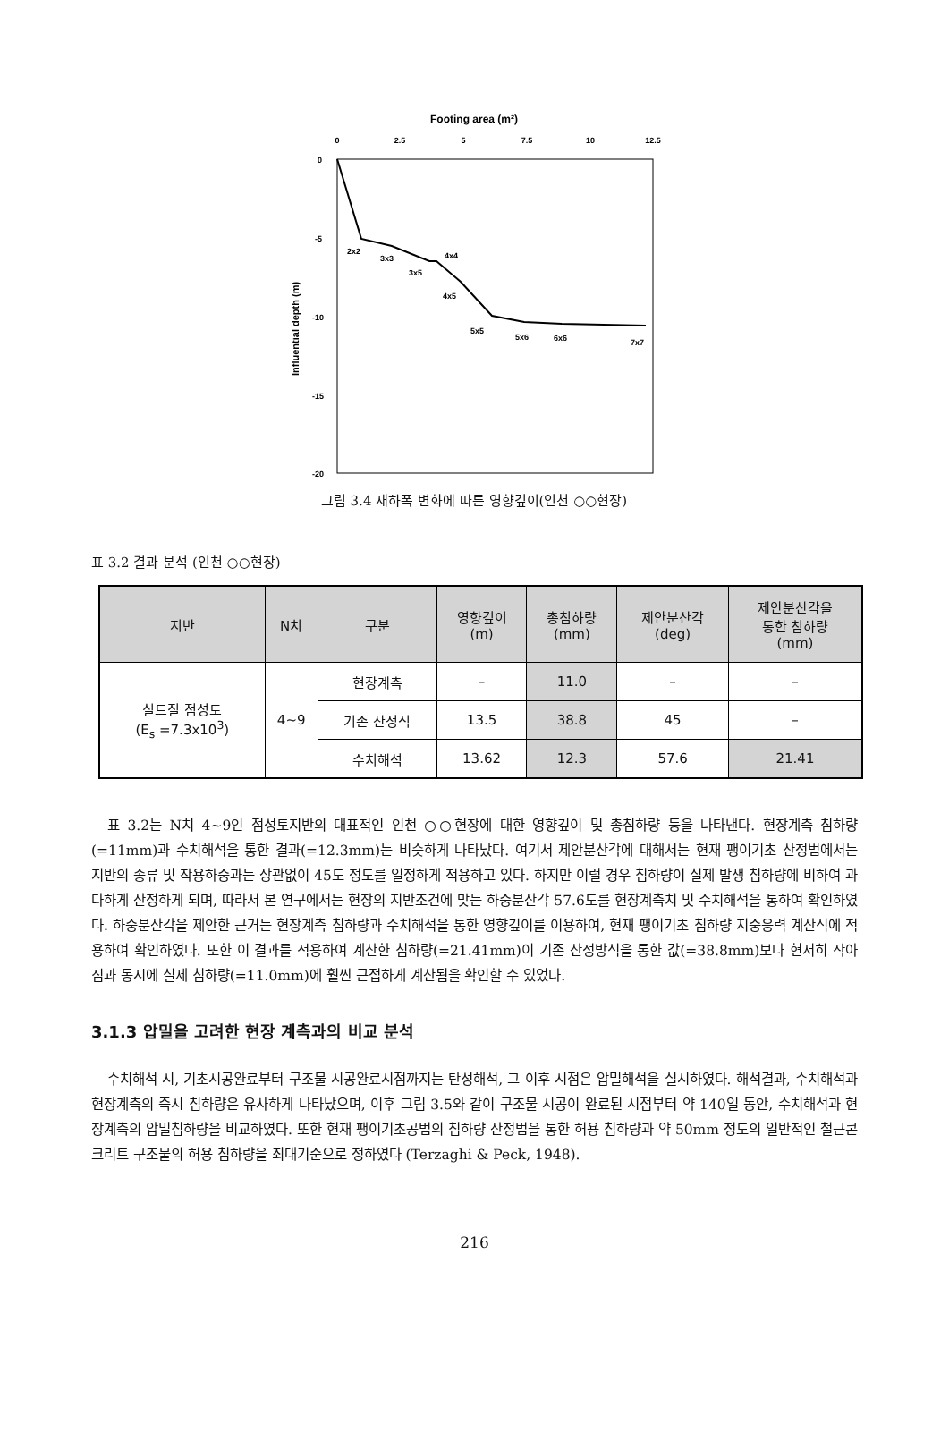Footing area (m²)
0
2.5
5
7.5
10
12.5
0
-5
-10
-15
-20
Influential depth (m)
2x2
3x3
4x4
3x5
4x5
5x5
5x6
6x6
7x7
그림 3.4 재하폭 변화에 따른 영향깊이(인천 ○○현장)
표 3.2 결과 분석 (인천 ○○현장)
| 지반 | N치 | 구분 | 영향깊이 (m) | 총침하량 (mm) | 제안분산각 (deg) | 제안분산각을 통한 침하량 (mm) |
| --- | --- | --- | --- | --- | --- | --- |
| 실트질 점성토 (E<sub>s</sub> =7.3x10<sup>3</sup>) | 4~9 | 현장계측 | – | 11.0 | – | – |
| | | 기존 산정식 | 13.5 | 38.8 | 45 | – |
| | | 수치해석 | 13.62 | 12.3 | 57.6 | 21.41 |
표 3.2는 N치 4~9인 점성토지반의 대표적인 인천 ○○현장에 대한 영향깊이 및 총침하량 등을 나타낸다. 현장계측 침하량(=11mm)과 수치해석을 통한 결과(=12.3mm)는 비슷하게 나타났다. 여기서 제안분산각에 대해서는 현재 팽이기초 산정법에서는 지반의 종류 및 작용하중과는 상관없이 45도 정도를 일정하게 적용하고 있다. 하지만 이럴 경우 침하량이 실제 발생 침하량에 비하여 과다하게 산정하게 되며, 따라서 본 연구에서는 현장의 지반조건에 맞는 하중분산각 57.6도를 현장계측치 및 수치해석을 통하여 확인하였다. 하중분산각을 제안한 근거는 현장계측 침하량과 수치해석을 통한 영향깊이를 이용하여, 현재 팽이기초 침하량 지중응력 계산식에 적용하여 확인하였다. 또한 이 결과를 적용하여 계산한 침하량(=21.41mm)이 기존 산정방식을 통한 값(=38.8mm)보다 현저히 작아짐과 동시에 실제 침하량(=11.0mm)에 훨씬 근접하게 계산됨을 확인할 수 있었다.
3.1.3 압밀을 고려한 현장 계측과의 비교 분석
수치해석 시, 기초시공완료부터 구조물 시공완료시점까지는 탄성해석, 그 이후 시점은 압밀해석을 실시하였다. 해석결과, 수치해석과 현장계측의 즉시 침하량은 유사하게 나타났으며, 이후 그림 3.5와 같이 구조물 시공이 완료된 시점부터 약 140일 동안, 수치해석과 현장계측의 압밀침하량을 비교하였다. 또한 현재 팽이기초공법의 침하량 산정법을 통한 허용 침하량과 약 50mm 정도의 일반적인 철근콘크리트 구조물의 허용 침하량을 최대기준으로 정하였다 (Terzaghi & Peck, 1948).
216